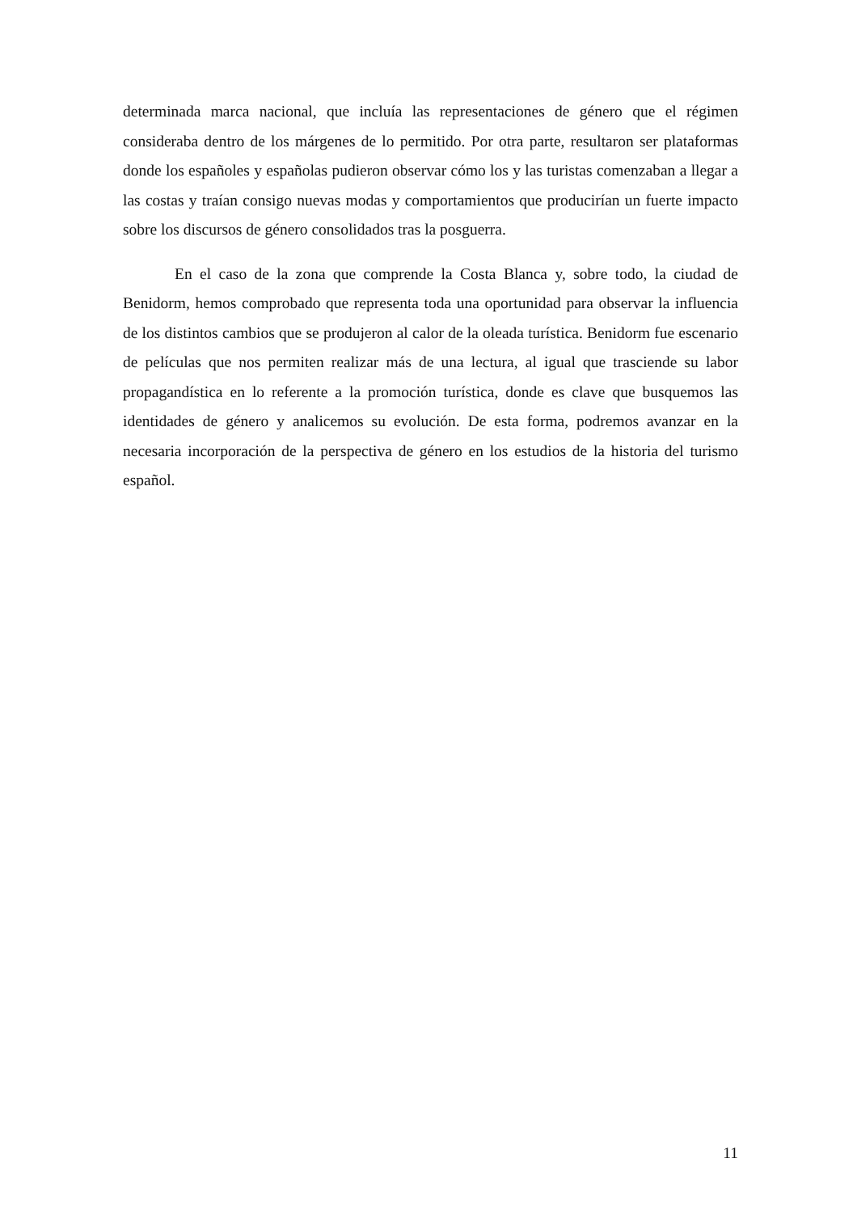determinada marca nacional, que incluía las representaciones de género que el régimen consideraba dentro de los márgenes de lo permitido. Por otra parte, resultaron ser plataformas donde los españoles y españolas pudieron observar cómo los y las turistas comenzaban a llegar a las costas y traían consigo nuevas modas y comportamientos que producirían un fuerte impacto sobre los discursos de género consolidados tras la posguerra.
En el caso de la zona que comprende la Costa Blanca y, sobre todo, la ciudad de Benidorm, hemos comprobado que representa toda una oportunidad para observar la influencia de los distintos cambios que se produjeron al calor de la oleada turística. Benidorm fue escenario de películas que nos permiten realizar más de una lectura, al igual que trasciende su labor propagandística en lo referente a la promoción turística, donde es clave que busquemos las identidades de género y analicemos su evolución. De esta forma, podremos avanzar en la necesaria incorporación de la perspectiva de género en los estudios de la historia del turismo español.
11